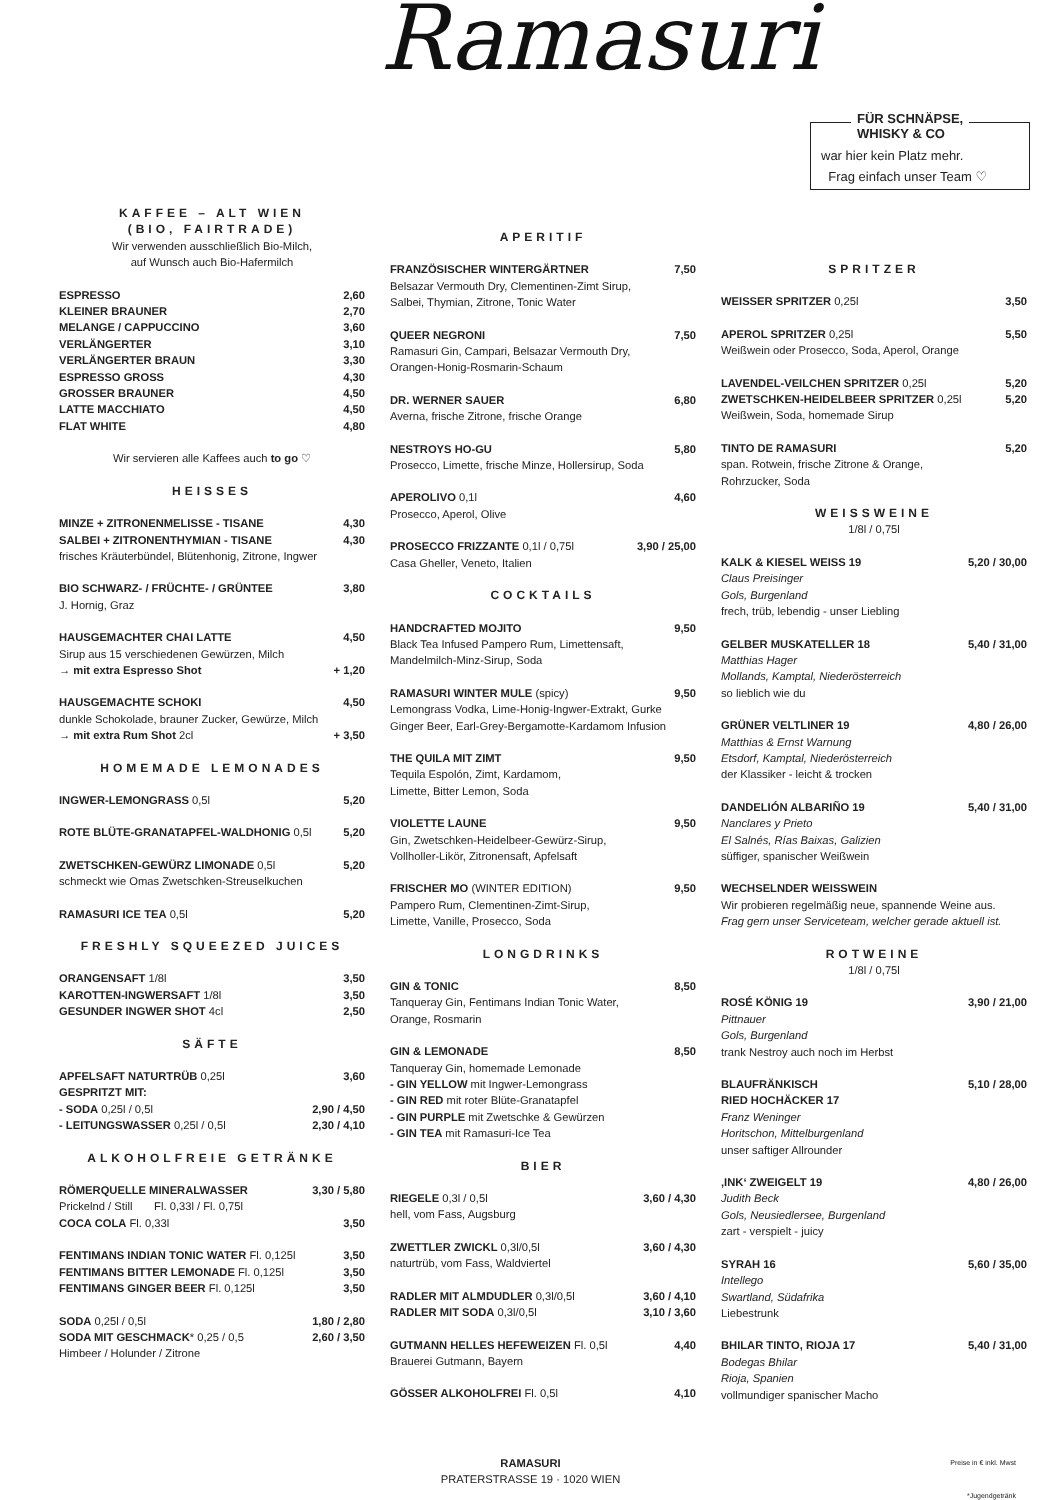Ramasuri
FÜR SCHNÄPSE,
WHISKY & CO
war hier kein Platz mehr.
Frag einfach unser Team ♡
KAFFEE – ALT WIEN
(BIO, FAIRTRADE)
Wir verwenden ausschließlich Bio-Milch,
auf Wunsch auch Bio-Hafermilch
ESPRESSO 2,60
KLEINER BRAUNER 2,70
MELANGE / CAPPUCCINO 3,60
VERLÄNGERTER 3,10
VERLÄNGERTER BRAUN 3,30
ESPRESSO GROSS 4,30
GROSSER BRAUNER 4,50
LATTE MACCHIATO 4,50
FLAT WHITE 4,80
Wir servieren alle Kaffees auch to go ♡
HEISSES
MINZE + ZITRONENMELISSE - TISANE 4,30
SALBEI + ZITRONENTHYMIAN - TISANE 4,30
frisches Kräuterbündel, Blütenhonig, Zitrone, Ingwer
BIO SCHWARZ- / FRÜCHTE- / GRÜNTEE 3,80
J. Hornig, Graz
HAUSGEMACHTER CHAI LATTE 4,50
Sirup aus 15 verschiedenen Gewürzen, Milch
→ mit extra Espresso Shot + 1,20
HAUSGEMACHTE SCHOKI 4,50
dunkle Schokolade, brauner Zucker, Gewürze, Milch
→ mit extra Rum Shot 2cl + 3,50
HOMEMADE LEMONADES
INGWER-LEMONGRASS 0,5l 5,20
ROTE BLÜTE-GRANATAPFEL-WALDHONIG 0,5l 5,20
ZWETSCHKEN-GEWÜRZ LIMONADE 0,5l 5,20
schmeckt wie Omas Zwetschken-Streuselkuchen
RAMASURI ICE TEA 0,5l 5,20
FRESHLY SQUEEZED JUICES
ORANGENSAFT 1/8l 3,50
KAROTTEN-INGWERSAFT 1/8l 3,50
GESUNDER INGWER SHOT 4cl 2,50
SÄFTE
APFELSAFT NATURTRÜB 0,25l 3,60
GESPRITZT MIT:
- SODA 0,25l / 0,5l 2,90 / 4,50
- LEITUNGSWASSER 0,25l / 0,5l 2,30 / 4,10
ALKOHOLFREIE GETRÄNKE
RÖMERQUELLE MINERALWASSER 3,30 / 5,80
Prickelnd / Still Fl. 0,33l / Fl. 0,75l
COCA COLA Fl. 0,33l 3,50
FENTIMANS INDIAN TONIC WATER Fl. 0,125l 3,50
FENTIMANS BITTER LEMONADE Fl. 0,125l 3,50
FENTIMANS GINGER BEER Fl. 0,125l 3,50
SODA 0,25l / 0,5l 1,80 / 2,80
SODA MIT GESCHMACK* 0,25 / 0,5 2,60 / 3,50
Himbeer / Holunder / Zitrone
APERITIF
FRANZÖSISCHER WINTERGÄRTNER 7,50
Belsazar Vermouth Dry, Clementinen-Zimt Sirup,
Salbei, Thymian, Zitrone, Tonic Water
QUEER NEGRONI 7,50
Ramasuri Gin, Campari, Belsazar Vermouth Dry,
Orangen-Honig-Rosmarin-Schaum
DR. WERNER SAUER 6,80
Averna, frische Zitrone, frische Orange
NESTROYS HO-GU 5,80
Prosecco, Limette, frische Minze, Hollersirup, Soda
APEROLIVO 0,1l 4,60
Prosecco, Aperol, Olive
PROSECCO FRIZZANTE 0,1l / 0,75l 3,90 / 25,00
Casa Gheller, Veneto, Italien
COCKTAILS
HANDCRAFTED MOJITO 9,50
Black Tea Infused Pampero Rum, Limettensaft,
Mandelmilch-Minz-Sirup, Soda
RAMASURI WINTER MULE (spicy) 9,50
Lemongrass Vodka, Lime-Honig-Ingwer-Extrakt, Gurke
Ginger Beer, Earl-Grey-Bergamotte-Kardamom Infusion
THE QUILA MIT ZIMT 9,50
Tequila Espolón, Zimt, Kardamom,
Limette, Bitter Lemon, Soda
VIOLETTE LAUNE 9,50
Gin, Zwetschken-Heidelbeer-Gewürz-Sirup,
Vollholler-Likör, Zitronensaft, Apfelsaft
FRISCHER MO (WINTER EDITION) 9,50
Pampero Rum, Clementinen-Zimt-Sirup,
Limette, Vanille, Prosecco, Soda
LONGDRINKS
GIN & TONIC 8,50
Tanqueray Gin, Fentimans Indian Tonic Water,
Orange, Rosmarin
GIN & LEMONADE 8,50
Tanqueray Gin, homemade Lemonade
- GIN YELLOW mit Ingwer-Lemongrass
- GIN RED mit roter Blüte-Granatapfel
- GIN PURPLE mit Zwetschke & Gewürzen
- GIN TEA mit Ramasuri-Ice Tea
BIER
RIEGELE 0,3l / 0,5l 3,60 / 4,30
hell, vom Fass, Augsburg
ZWETTLER ZWICKL 0,3l/0,5l 3,60 / 4,30
naturtrüb, vom Fass, Waldviertel
RADLER MIT ALMDUDLER 0,3l/0,5l 3,60 / 4,10
RADLER MIT SODA 0,3l/0,5l 3,10 / 3,60
GUTMANN HELLES HEFEWEIZEN Fl. 0,5l 4,40
Brauerei Gutmann, Bayern
GÖSSER ALKOHOLFREI Fl. 0,5l 4,10
SPRITZER
WEISSER SPRITZER 0,25l 3,50
APEROL SPRITZER 0,25l 5,50
Weißwein oder Prosecco, Soda, Aperol, Orange
LAVENDEL-VEILCHEN SPRITZER 0,25l 5,20
ZWETSCHKEN-HEIDELBEER SPRITZER 0,25l 5,20
Weißwein, Soda, homemade Sirup
TINTO DE RAMASURI 5,20
span. Rotwein, frische Zitrone & Orange,
Rohrzucker, Soda
WEISSWEINE
1/8l / 0,75l
KALK & KIESEL WEISS 19 5,20 / 30,00
Claus Preisinger
Gols, Burgenland
frech, trüb, lebendig - unser Liebling
GELBER MUSKATELLER 18 5,40 / 31,00
Matthias Hager
Mollands, Kamptal, Niederösterreich
so lieblich wie du
GRÜNER VELTLINER 19 4,80 / 26,00
Matthias & Ernst Warnung
Etsdorf, Kamptal, Niederösterreich
der Klassiker - leicht & trocken
DANDELIÓN ALBARIÑO 19 5,40 / 31,00
Nanclares y Prieto
El Salnés, Rías Baixas, Galizien
süffiger, spanischer Weißwein
WECHSELNDER WEISSWEIN
Wir probieren regelmäßig neue, spannende Weine aus.
Frag gern unser Serviceteam, welcher gerade aktuell ist.
ROTWEINE
1/8l / 0,75l
ROSÉ KÖNIG 19 3,90 / 21,00
Pittnauer
Gols, Burgenland
trank Nestroy auch noch im Herbst
BLAUFRÄNKISCH
RIED HOCHÄCKER 17 5,10 / 28,00
Franz Weninger
Horitschon, Mittelburgenland
unser saftiger Allrounder
‚INK‘ ZWEIGELT 19 4,80 / 26,00
Judith Beck
Gols, Neusiedlersee, Burgenland
zart - verspielt - juicy
SYRAH 16 5,60 / 35,00
Intellego
Swartland, Südafrika
Liebestrunk
BHILAR TINTO, RIOJA 17 5,40 / 31,00
Bodegas Bhilar
Rioja, Spanien
vollmundiger spanischer Macho
RAMASURI
PRATERSTRASSE 19 · 1020 WIEN
Preise in € inkl. Mwst
*Jugendgetränk